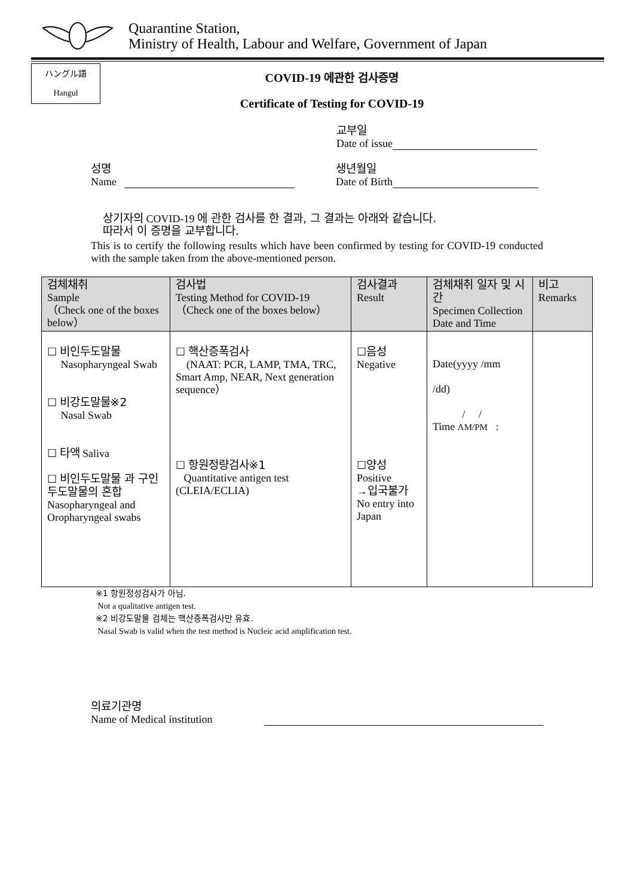Quarantine Station,
Ministry of Health, Labour and Welfare, Government of Japan
ハングル語
Hangul
COVID-19 에관한 검사증명
Certificate of Testing for COVID-19
교부일
Date of issue
성명
Name
생년월일
Date of Birth
상기자의 COVID-19 에 관한 검사를 한 결과, 그 결과는 아래와 같습니다.
따라서 이 증명을 교부합니다.
This is to certify the following results which have been confirmed by testing for COVID-19 conducted with the sample taken from the above-mentioned person.
| 검체채취 Sample （Check one of the boxes below） | 검사법 Testing Method for COVID-19 （Check one of the boxes below） | 검사결과 Result | 검체채취 일자 및 시간 Specimen Collection Date and Time | 비고 Remarks |
| --- | --- | --- | --- | --- |
| ☐ 비인두도말물 Nasopharyngeal Swab ☐ 비강도말물※2 Nasal Swab ☐ 타액 Saliva ☐ 비인두도말물 과 구인두도말물의 혼합 Nasopharyngeal and Oropharyngeal swabs | ☐ 핵산증폭검사 (NAAT: PCR, LAMP, TMA, TRC, Smart Amp, NEAR, Next generation sequence） ☐ 항원정량검사※1 Quantitative antigen test (CLEIA/ECLIA) | ☐ 음성 Negative ☐ 양성 Positive → 입국불가 No entry into Japan | Date(yyyy /mm /dd) / / Time AM/PM : | |
※1 항원정성검사가 아님.
Not a qualitative antigen test.
※2 비강도말물 검체는 핵산증폭검사만 유효.
Nasal Swab is valid when the test method is Nucleic acid amplification test.
의료기관명
Name of Medical institution